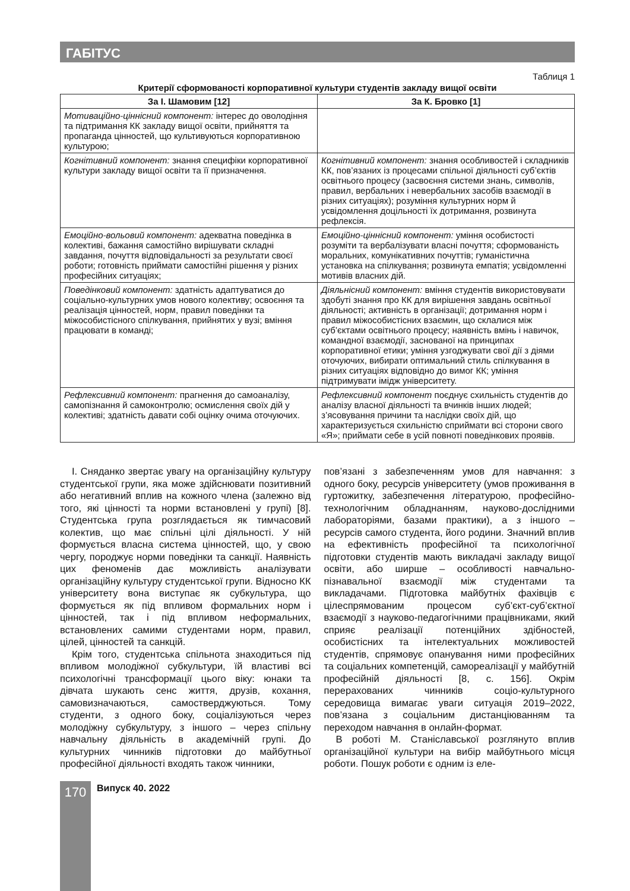ГАБІТУС
Таблиця 1
Критерії сформованості корпоративної культури студентів закладу вищої освіти
| За І. Шамовим [12] | За К. Бровко [1] |
| --- | --- |
| Мотиваційно-ціннісний компонент: інтерес до оволодіння та підтримання КК закладу вищої освіти, прийняття та пропаганда цінностей, що культивуються корпоративною культурою; | |
| Когнітивний компонент: знання специфіки корпоративної культури закладу вищої освіти та її призначення. | Когнітивний компонент: знання особливостей і складників КК, пов’язаних із процесами спільної діяльності суб’єктів освітнього процесу (засвоєння системи знань, символів, правил, вербальних і невербальних засобів взаємодії в різних ситуаціях); розуміння культурних норм й усвідомлення доцільності їх дотримання, розвинута рефлексія. |
| Емоційно-вольовий компонент: адекватна поведінка в колективі, бажання самостійно вирішувати складні завдання, почуття відповідальності за результати своєї роботи; готовність приймати самостійні рішення у різних професійних ситуаціях; | Емоційно-ціннісний компонент: уміння особистості розуміти та вербалізувати власні почуття; сформованість моральних, комунікативних почуттів; гуманістична установка на спілкування; розвинута емпатія; усвідомленні мотивів власних дій. |
| Поведінковий компонент: здатність адаптуватися до соціально-культурних умов нового колективу; освоєння та реалізація цінностей, норм, правил поведінки та міжособистісного спілкування, прийнятих у вузі; вміння працювати в команді; | Діяльнісний компонент: вміння студентів використовувати здобуті знання про КК для вирішення завдань освітньої діяльності; активність в організації; дотримання норм і правил міжособистісних взаємин, що склалися між суб’єктами освітнього процесу; наявність вмінь і навичок, командної взаємодії, заснованої на принципах корпоративної етики; уміння узгоджувати свої дії з діями оточуючих, вибирати оптимальний стиль спілкування в різних ситуаціях відповідно до вимог КК; уміння підтримувати імідж університету. |
| Рефлексивний компонент: прагнення до самоаналізу, самопізнання й самоконтролю; осмислення своїх дій у колективі; здатність давати собі оцінку очима оточуючих. | Рефлексивний компонент поєднує схильність студентів до аналізу власної діяльності та вчинків інших людей; з’ясовування причини та наслідки своїх дій, що характеризується схильністю сприймати всі сторони свого «Я»; приймати себе в усій повноті поведінкових проявів. |
І. Сняданко звертає увагу на організаційну культуру студентської групи, яка може здійснювати позитивний або негативний вплив на кожного члена (залежно від того, які цінності та норми встановлені у групі) [8]. Студентська група розглядається як тимчасовий колектив, що має спільні цілі діяльності. У ній формується власна система цінностей, що, у свою чергу, породжує норми поведінки та санкції. Наявність цих феноменів дає можливість аналізувати організаційну культуру студентської групи. Відносно КК університету вона виступає як субкультура, що формується як під впливом формальних норм і цінностей, так і під впливом неформальних, встановлених самими студентами норм, правил, цілей, цінностей та санкцій.
Крім того, студентська спільнота знаходиться під впливом молодіжної субкультури, їй властиві всі психологічні трансформації цього віку: юнаки та дівчата шукають сенс життя, друзів, кохання, самовизначаються, самостверджуються. Тому студенти, з одного боку, соціалізуються через молодіжну субкультуру, з іншого – через спільну навчальну діяльність в академічній групі. До культурних чинників підготовки до майбутньої професійної діяльності входять також чинники,
пов’язані з забезпеченням умов для навчання: з одного боку, ресурсів університету (умов проживання в гуртожитку, забезпечення літературою, професійно-технологічним обладнанням, науково-дослідними лабораторіями, базами практики), а з іншого – ресурсів самого студента, його родини. Значний вплив на ефективність професійної та психологічної підготовки студентів мають викладачі закладу вищої освіти, або ширше – особливості навчально-пізнавальної взаємодії між студентами та викладачами. Підготовка майбутніх фахівців є цілеспрямованим процесом суб’єкт-суб’єктної взаємодії з науково-педагогічними працівниками, який сприяє реалізації потенційних здібностей, особистісних та інтелектуальних можливостей студентів, спрямовує опанування ними професійних та соціальних компетенцій, самореалізації у майбутній професійній діяльності [8, с. 156]. Окрім перерахованих чинників соціо-культурного середовища вимагає уваги ситуація 2019–2022, пов’язана з соціальним дистанціюванням та переходом навчання в онлайн-формат.
В роботі М. Станіславської розглянуто вплив організаційної культури на вибір майбутнього місця роботи. Пошук роботи є одним із еле-
170 Випуск 40. 2022